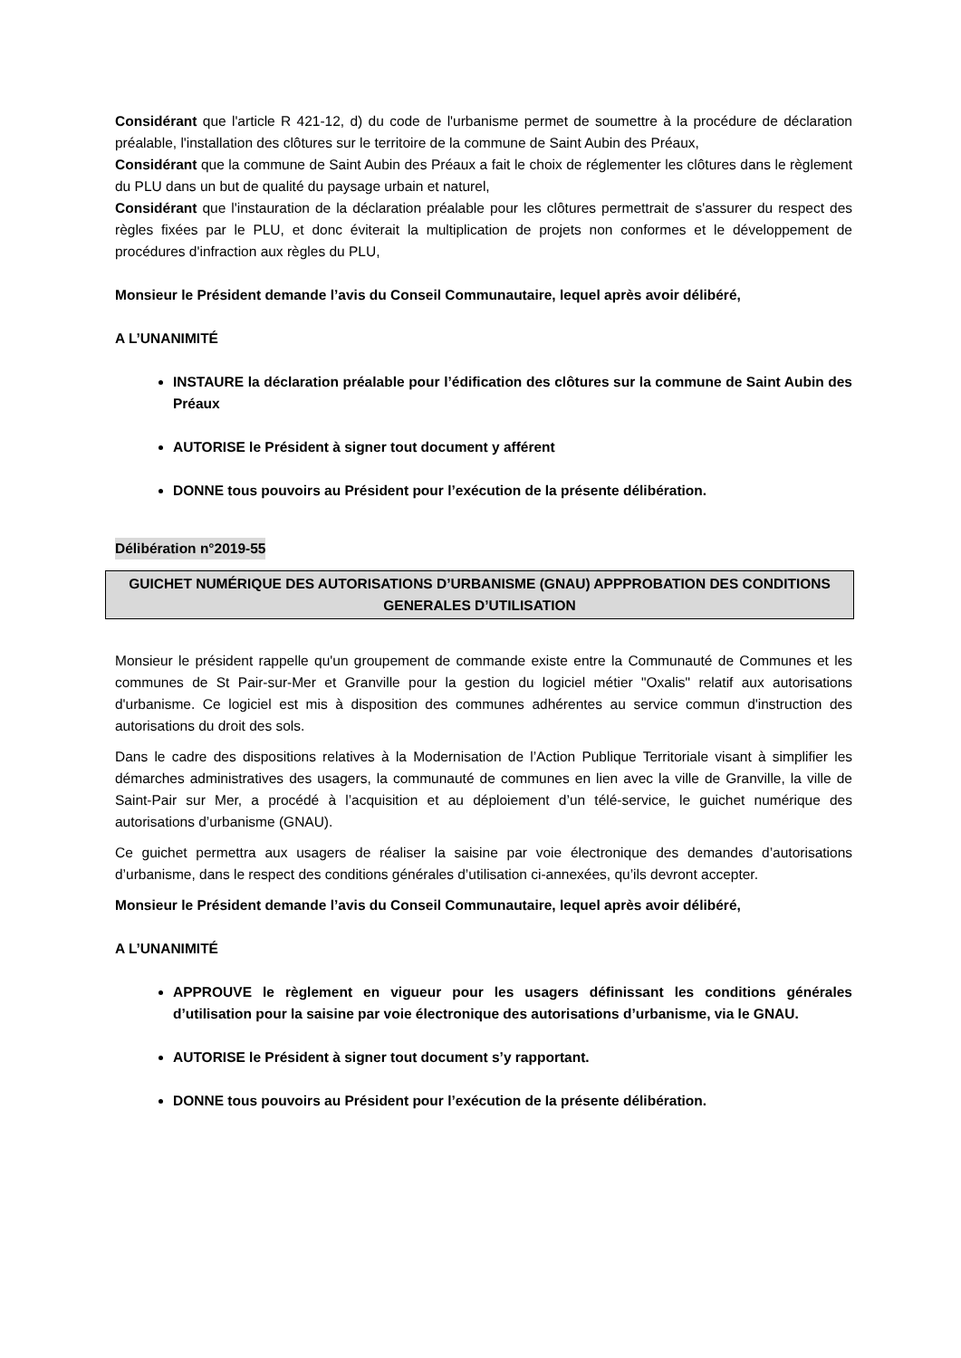Considérant que l'article R 421-12, d) du code de l'urbanisme permet de soumettre à la procédure de déclaration préalable, l'installation des clôtures sur le territoire de la commune de Saint Aubin des Préaux,
Considérant que la commune de Saint Aubin des Préaux a fait le choix de réglementer les clôtures dans le règlement du PLU dans un but de qualité du paysage urbain et naturel,
Considérant que l'instauration de la déclaration préalable pour les clôtures permettrait de s'assurer du respect des règles fixées par le PLU, et donc éviterait la multiplication de projets non conformes et le développement de procédures d'infraction aux règles du PLU,
Monsieur le Président demande l’avis du Conseil Communautaire, lequel après avoir délibéré,
A L’UNANIMITÉ
INSTAURE la déclaration préalable pour l’édification des clôtures sur la commune de Saint Aubin des Préaux
AUTORISE le Président à signer tout document y afférent
DONNE tous pouvoirs au Président pour l’exécution de la présente délibération.
Délibération n°2019-55
GUICHET NUMÉRIQUE DES AUTORISATIONS D’URBANISME (GNAU) APPPROBATION DES CONDITIONS GENERALES D’UTILISATION
Monsieur le président rappelle qu'un groupement de commande existe entre la Communauté de Communes et les communes de St Pair-sur-Mer et Granville pour la gestion du logiciel métier "Oxalis" relatif aux autorisations d'urbanisme. Ce logiciel est mis à disposition des communes adhérentes au service commun d'instruction des autorisations du droit des sols.
Dans le cadre des dispositions relatives à la Modernisation de l’Action Publique Territoriale visant à simplifier les démarches administratives des usagers, la communauté de communes en lien avec la ville de Granville, la ville de Saint-Pair sur Mer, a procédé à l’acquisition et au déploiement d’un télé-service, le guichet numérique des autorisations d’urbanisme (GNAU).
Ce guichet permettra aux usagers de réaliser la saisine par voie électronique des demandes d’autorisations d’urbanisme, dans le respect des conditions générales d’utilisation ci-annexées, qu’ils devront accepter.
Monsieur le Président demande l’avis du Conseil Communautaire, lequel après avoir délibéré,
A L’UNANIMITÉ
APPROUVE le règlement en vigueur pour les usagers définissant les conditions générales d’utilisation pour la saisine par voie électronique des autorisations d’urbanisme, via le GNAU.
AUTORISE le Président à signer tout document s’y rapportant.
DONNE tous pouvoirs au Président pour l’exécution de la présente délibération.